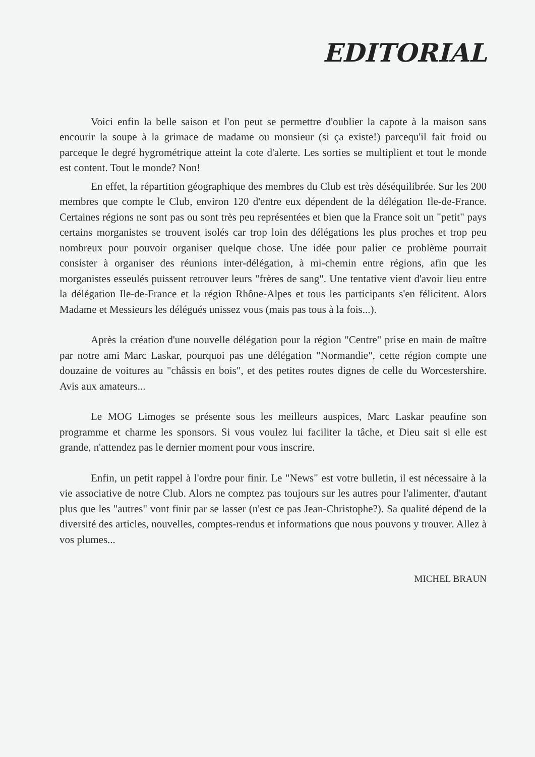EDITORIAL
Voici enfin la belle saison et l'on peut se permettre d'oublier la capote à la maison sans encourir la soupe à la grimace de madame ou monsieur (si ça existe!) parcequ'il fait froid ou parceque le degré hygrométrique atteint la cote d'alerte. Les sorties se multiplient et tout le monde est content. Tout le monde? Non!
En effet, la répartition géographique des membres du Club est très déséquilibrée. Sur les 200 membres que compte le Club, environ 120 d'entre eux dépendent de la délégation Ile-de-France. Certaines régions ne sont pas ou sont très peu représentées et bien que la France soit un "petit" pays certains morganistes se trouvent isolés car trop loin des délégations les plus proches et trop peu nombreux pour pouvoir organiser quelque chose. Une idée pour palier ce problème pourrait consister à organiser des réunions inter-délégation, à mi-chemin entre régions, afin que les morganistes esseulés puissent retrouver leurs "frères de sang". Une tentative vient d'avoir lieu entre la délégation Ile-de-France et la région Rhône-Alpes et tous les participants s'en félicitent. Alors Madame et Messieurs les délégués unissez vous (mais pas tous à la fois...).
Après la création d'une nouvelle délégation pour la région "Centre" prise en main de maître par notre ami Marc Laskar, pourquoi pas une délégation "Normandie", cette région compte une douzaine de voitures au "châssis en bois", et des petites routes dignes de celle du Worcestershire. Avis aux amateurs...
Le MOG Limoges se présente sous les meilleurs auspices, Marc Laskar peaufine son programme et charme les sponsors. Si vous voulez lui faciliter la tâche, et Dieu sait si elle est grande, n'attendez pas le dernier moment pour vous inscrire.
Enfin, un petit rappel à l'ordre pour finir. Le "News" est votre bulletin, il est nécessaire à la vie associative de notre Club. Alors ne comptez pas toujours sur les autres pour l'alimenter, d'autant plus que les "autres" vont finir par se lasser (n'est ce pas Jean-Christophe?). Sa qualité dépend de la diversité des articles, nouvelles, comptes-rendus et informations que nous pouvons y trouver. Allez à vos plumes...
MICHEL BRAUN